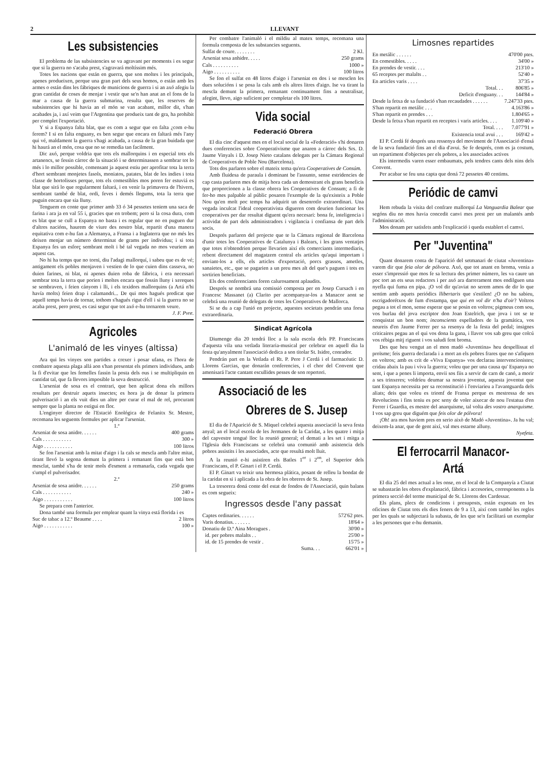2 LLEVANT
Les subsistencies
El problema de las subsistencies se va agravant per moments i es segur que si la guerra no s'acaba prest, s'agravará moltíssim més.
Totes les nacions que están en guerra, que son moltes i les principals, apenes produeixen, perque una gran part dels seus homos, o están amb les armes o están dins les fábriques de municions de guerra i si an axó afegiu la gran cantidat de coses de menjar i vestir que se'n han anat an el fons de la mar a causa de la guerra submarina, resulta que, les reserves de subsistencies que hi havia an el món se van acabant, millor dit, s'han acabades ja, i axí veim que l'Argentina que produeix tant de gra, ha prohibit per complet l'exportació.
Y si a Espanya falta blat, que es com a segur que en falta ¿com e-hu ferem? I si en falta enguany, es ben segur que encara en faltará més l'any qui vé, maldament la guerra s'hagi acabada, a causa de la gran buidada que hi haurá an el món, cosa que no se remedia tan facilment.
Dic axó, perque voldria que tots els mallorquins i en especial tots els artanencs, se fessin cárrec de la situació i se determinassen a sembrar tot lo més i lo millor possible, comensant ja aquest estiu per aprofitar tota la terra d'hort sembrant monjetes fasols, moniatos, patates, blat de les indies i tota classe de hortolisses perque, tots els comestibles mos poren fer estuviá es blat que sirá lo que regularment faltará, i en venir la primavera de l'hivern, sembrant també de blat, ordi, feves i demés llegums, tota la terra que puguin encara que sia lluny.
Tenguem en conte que primer amb 33 ó 34 pessetes teniem una saca de farina i ara ja en val 55 i, gracies que en trobem; pero si la cosa dura, com es blat que se cull a Espanya no basta i es regular que no en puguen dur d'altres nacións, haurem de viure des nostro blat, repartit d'una manera equitativa com e-hu fan a Alemanya, a Fransa i a Inglaterra que no més les deixen menjar un número determinat de grams per individuu; i si tota Espanya fes un esforç sembrant molt i bé tal vegada no mos veuriem an aquest cas.
No hi ha temps que no torni, diu l'adagi mallorquí, i sabeu que es de vé; antigament els pobles menjaven i vestien de lo que cuien dins casseva, no duien farines, ni blat, ni apenes duien roba de fábrica, i era necessari sembrar tota la terra que porien i moltes encara que fossin lluny i xereques se sembraven, i feien cányom i lli, i els texidors mallorquins (a Artá n'hi havía molts) feien drap i calamandri... De qui mos hagués predicat que aquell temps havia de tornar, tothom s'hagués rigut d'ell i si la guerra no se acaba prest, pero prest, es casi segur que tot axó e-hu tornarem veure.
J. F. Pvre.
Agricoles
L'animaló de les vinyes (altissa)
Ara qui les vinyes son partides a crexer i posar ufana, es l'hora de combatre aquesta plaga allá aon s'han presentat els primers individuos, amb la fi d'evitar que les femelles fassin la posta dels ous i se multipliquin en cantidat tal, que fa llevors imposible la seva destrucció.
L'arseniat de sosa es el contrari, que ben aplicat dona els millors resultats per destruir aquets insectes; es hora ja de donar la primera pulverisació i an els vuit dies un altre per curar el mal de rel, procurant sempre que la planta no estigui en flor.
L'enginyer director de l'Estació Enológica de Felanitx Sr. Mestre, recomana les seguents formules per aplicar l'arseniat.
1.ª
| Arseniat de sosa anidre. . . . . . | 400 grams |
| Cals . . . . . . . . . . . | 300 » |
| Aigo . . . . . . . . . . . | 100 litros |
Se fon l'arseniat amb la mitat d'aigo i la cals se mescla amb l'altre mitat, tirant llevó la segona demunt la primera i remanant fins que está ben mesclat, també s'ha de tenir mols d'esment a remanarla, cada vegada que s'umpl el pulverisador.
2.ª
| Arseniat de sosa anidre. . . . . . | 250 grams |
| Cals . . . . . . . . . . . | 240 » |
| Aigo . . . . . . . . . . . | 100 litros |
Se prepara com l'anterior.
Dona també una formula per emplear quant la vinya está florida i es
| Suc de tabac a 12.º Beaume . . . . | 2 litros |
| Aigo . . . . . . . . . . . | 100 » |
Per combatre l'animaló i el mildiu al matex temps, recomana una formula composta de les substancies seguents.
| Sulfat de coure. . . . . . . . | 2 Kl. |
| Arseniat sosa anhidre. . . . . | 250 grams |
| Cals . . . . . . . . . . | 1000 » |
| Aigo . . . . . . . . . . | 100 litros |
Se fon el sulfat en 48 litros d'aigo i l'arseniat en dos i se mesclen les dues solucións i se posa la cals amb els altres litres d'aigo. Ise va tirant la mescla demunt la primera, remanant continuament fins a neutralisar, afegint, llevo, aigo suficient per completar els 100 litres.
Vida social
Federació Obrera
El dia cinc d'aquest mes en el local social de la «Federació» s'hi donaren dues conferencies sobre Cooperativisme que anaren a cárrec dels Srs. D. Jaume Vinyals i D. Josep Nieto catalans delegats per la Cámara Regional de Cooperatives de Poble Nou (Barcelona).
Tots dos parlaren sobre el mateix tema qu'era Cooperatives de Consúm.
Amb fluidesa de paraula i dominant be l'assunto, sense estridencies de cap casta parlaren mes de mitja hora cada un demostrant els grans beneficis que proporcionen a la classe obrera les Cooperatives de Consum; a fi de fer-ho mes palpable al públic posaren l'exemple de la qu'existeix a Poble Nou qu'en molt poc temps ha adquirit un desenrotlo extraordinari. Una vegada inculcat l'ideal cooperativista digueren com deurien funcionar les cooperatives per dar resultat diguent qu'era necesari: bona fe, inteligencia i actividat de part dels administradors i vigilancia i confiansa de part dels socis.
Després parlaren del projecte que te la Cámara regional de Barcelona d'unir totes les Cooperatives de Catalunya i Balears, i les grans ventatjes que totes n'obtendrien perque llevarien així els comerciants intermediaris, rebent directament del magatzem central els articles qu'aqui importam i enviant-los a ells, els articles d'exportació, porcs grassos, ametles, sanaietes, etc., que se pagarien a un preu mes alt del que's paguen i tots en sortirien beneficiats.
Els dos conferenciants foren calurosament aplaudits.
Després se nombrá una comissió composta per en Josep Cursach i en Francesc Massanet (a) Clarito per acompanyar-los a Manacor aont se celebrá una reunió de delegats de totes les Cooperatives de Mallorca.
Si se du a cap l'unió en projecte, aquestes societats pendrán una forsa extraordinaria.
Sindicat Agrícola
Diumenge dia 20 tendrá lloc a la sala escola dels PP. Franciscans d'aquesta vila una vetlada literaria-musical per celebrar en aquell dia la festa qu'anyalment l'associació dedica a son titolar St. Isidre, conrador.
Pendrán part en la Vetlada el Rt. P. Pere J Cerdá i el farmacéutic D. Llorens Garcias, que donarán conferencies, i el chor del Convent que amenisará l'acte cantant escullides pesses de son repertori.
Associació de les
Obreres de S. Jusep
El dia de l'Aparició de S. Miquel celebrá aquesta associació la seva festa anyal; an el local escola de les Jermanes de la Caridat, a les quatre i mitja del capvestre tengué lloc la reunió general; el demati a les set i mitga a l'Iglesia dels Franciscans se celebrá una comunió amb asistencia dels pobres assistits i les associades, acte que resultá molt lluit.
A la reunió e-hi asistiren els Batles 1<sup>er</sup> i 2<sup>on</sup>, el Superior dels Franciscans, el P. Ginart i el P. Cerdá.
El P. Ginart va teixir una hermosa plática, posant de relleu la bondat de la caridat en si i aplicada a la obra de les obreres de St. Jusep.
La tresorera doná conte del estat de fondos de l'Associació, quin balans es com segueix:
Ingressos desde l'any passat
| Captes ordinaries. . . . . . | 572'62 ptes. |
| Varis donatius. . . . . . . | 18'64 » |
| Donatiu de D.ª Aina Moragues . | 30'00 » |
| id. per pobres malalts . . | 25'00 » |
| id. de 15 prendes de vestir . | 15'75 » |
| Suma. . . | 662'01 » |
Limosnes repartides
| En metálic . . . . . . | 470'00 ptes. |
| En comestibles. . . . . | 34'00 » |
| En prendes de vestir. . . . | 213'10 » |
| 65 receptes per malalts . . | 52'40 » |
| En articles varis . . . . | 37'35 » |
| Total. . . | 806'85 » |
| Deficit d'enguany. . . | 144'84 » |
| Desde la fetxa de sa fundació s'han recaudades . . . . . . | 7.247'33 ptes. |
| S'han repartit en metálic . . . | 4.163'86 » |
| S'han repartit en prendes . . . | 1.804'65 » |
| Desde la fetxa s'han repartit en receptes i varis articles. . . . | 1.109'40 » |
| Total. . . . | 7.077'91 » |
| Existencia total avui . . . | 169'42 » |
El P. Cerdá fé després una ressenya del moviment de l'Associació d'ensá de la seva fundació fins an el dia d'avui. Se fe després, com es ja costum, un repartiment d'objectes per els pobres, a les associades actives
Els intermedis varen esser embaumats, pels tendres cants dels nins dels Convent.
Per acabar se feu una capta que doná 72 pessetes 40 centims.
Periódic de camvi
Hem rebuda la visita del confrare mallorquí La Vanguardia Balear que segóns diu no mos havia concedit canvi mes prest per un malantés amb l'administració.
Mos donam per satisfets amb l'explicació i queda establert el camvi.
Per "Juventina"
Quant donarem conta de l'aparició del setmanari de ciutat «Juventina» varem dir que feia olor de pólvora. Axó, que tot anant en broma, venia a esser s'impressió que mos fe sa lectura des primer número, les va caure un poc tort an ets seus redactors i per axó ara darrerament mos endilguen una nyefla qui fuma en pipa. ¡O vol dir qu'aviat no serem amos de dir lo que sentim amb aquets periódics llibertaris que s'estilen! ¿O no hu sabieu, escrigadorétxos de fum d'estampa, que qui en vol dir n'ha d'oir? Voltros pegau a tot el mon, sense esperar que se posin en voltros; pigmeus com sou, vos burlau del jova escriptor don Joan Estelrich, que jova i tot se te conquistat un bon nom; inconscients espelladors de la gramática, vos neureis d'en Jaume Ferrer per sa resenya de la festa del pedal; insignes criticaires pegau an el qui vos dona la gana, i llavor vos sab greu que colcú vos rébiga mitj riguent i vos saludi fent broma.
Des que heu vengut an el mon madó «Juventina» heu despellissat el proïsme; feis guerra declarada i a mort an els pobres frares que no s'afiquen en voltros; amb es crit de «Viva Espanya» vos declarau intervencionistes; cridau abaix la pau i viva la guerra; voleu que per una causa qu' Espanya no sent, i que a penes li importa, envii sos fiis a servir de carn de canó, a morir a ses trinxeres; voldríeu deumar sa nostra joventut, aquesta joventut que tant Espanya necessita per sa reconstitució i l'enviarieu a l'avantguarda dels aliats; deis que voleu es triomf de Fransa perque es mestressa de ses Revolucions i fins teniu es poc seny de voler aixecar de nou l'estatua d'en Ferrer i Guardia, es mestre del anarquisme, tal volta des vostro anarquisme. I vos sap greu que diguém que feis olor de pólvora!
¡Oh! ara mos haviem pres en serio això de Madó «Juventina». Ja hu val; deixem-la anar, que de gent així, val mes estarne alluny.
Nyefeta.
El ferrocarril Manacor-Artá
El dia 25 del mes actual a les onse, en el local de la Companyía a Ciutat se subastarán les obres d'explanació, fábrica i accesories, corresponents a la primera secció del terme municipal de St. Llorens des Cardessar.
Els plans, plecs de condicions i presuposts, están exposats en les oficines de Ciutat tots els dies feners de 9 a 13, així com també les regles per les quals se subjectará la subasta, de les que se'n facilitará un exemplar a les persones que e-hu demanin.